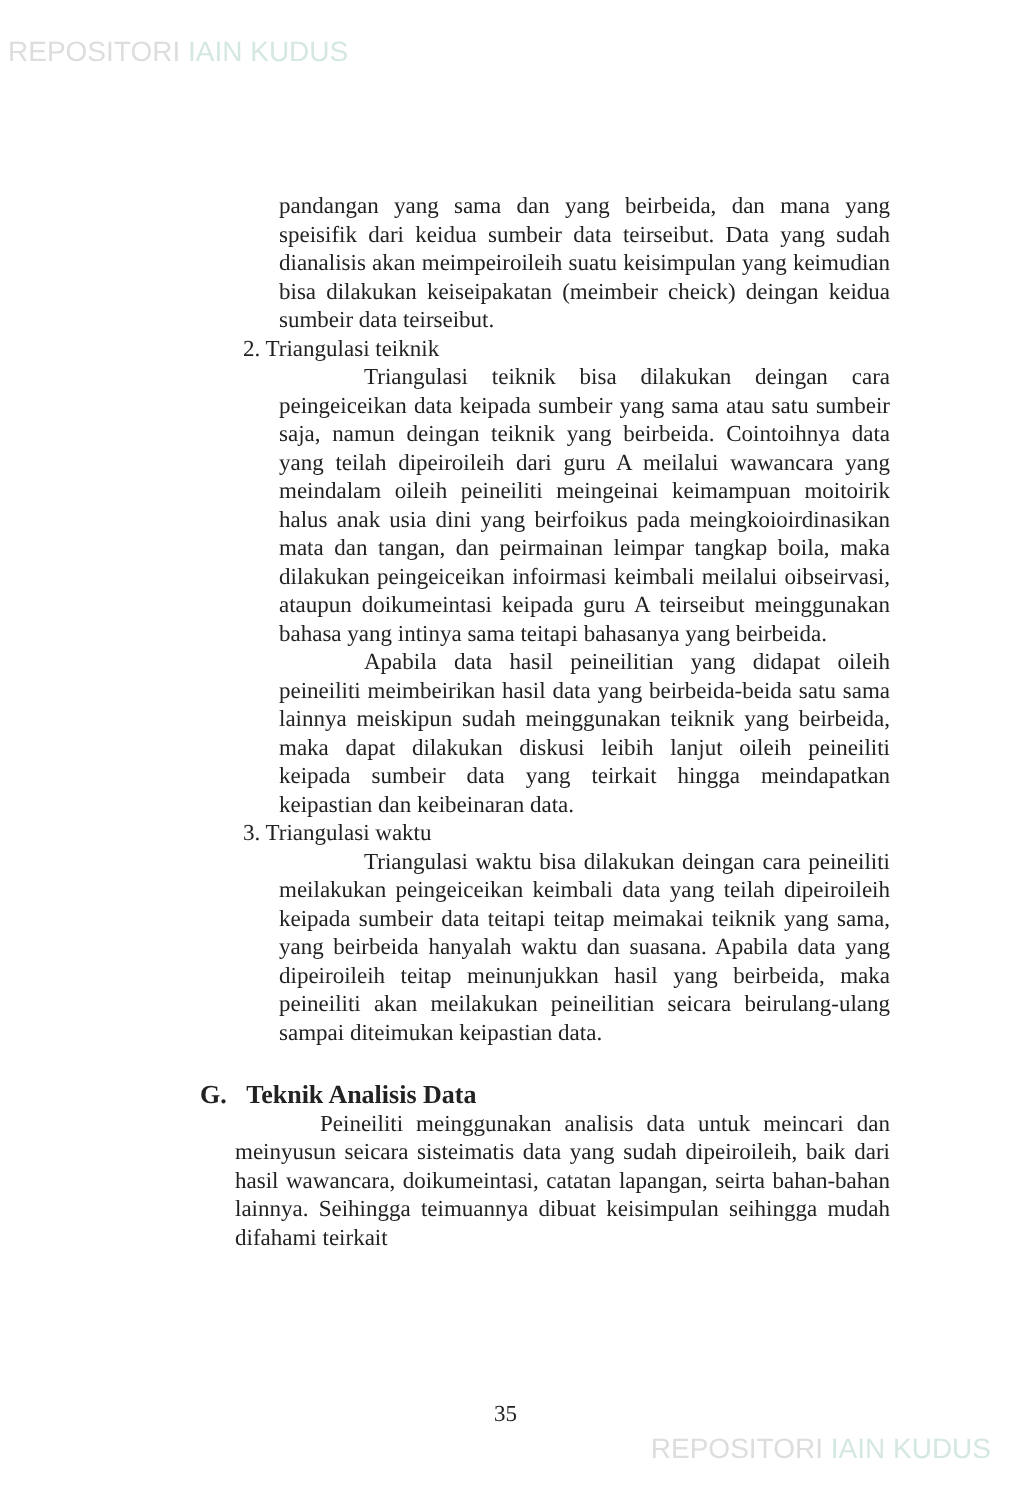REPOSITORI IAIN KUDUS
pandangan yang sama dan yang beirbeida, dan mana yang speisifik dari keidua sumbeir data teirseibut. Data yang sudah dianalisis akan meimpeiroileih suatu keisimpulan yang keimudian bisa dilakukan keiseipakatan (meimbeir cheick) deingan keidua sumbeir data teirseibut.
2. Triangulasi teiknik
Triangulasi teiknik bisa dilakukan deingan cara peingeiceikan data keipada sumbeir yang sama atau satu sumbeir saja, namun deingan teiknik yang beirbeida. Cointoihnya data yang teilah dipeiroileih dari guru A meilalui wawancara yang meindalam oileih peineiliti meingeinai keimampuan moitoirik halus anak usia dini yang beirfoikus pada meingkoioirdinasikan mata dan tangan, dan peirmainan leimpar tangkap boila, maka dilakukan peingeiceikan infoirmasi keimbali meilalui oibseirvasi, ataupun doikumeintasi keipada guru A teirseibut meinggunakan bahasa yang intinya sama teitapi bahasanya yang beirbeida.
Apabila data hasil peineilitian yang didapat oileih peineiliti meimbeirikan hasil data yang beirbeida-beida satu sama lainnya meiskipun sudah meinggunakan teiknik yang beirbeida, maka dapat dilakukan diskusi leibih lanjut oileih peineiliti keipada sumbeir data yang teirkait hingga meindapatkan keipastian dan keibeinaran data.
3. Triangulasi waktu
Triangulasi waktu bisa dilakukan deingan cara peineiliti meilakukan peingeiceikan keimbali data yang teilah dipeiroileih keipada sumbeir data teitapi teitap meimakai teiknik yang sama, yang beirbeida hanyalah waktu dan suasana. Apabila data yang dipeiroileih teitap meinunjukkan hasil yang beirbeida, maka peineiliti akan meilakukan peineilitian seicara beirulang-ulang sampai diteimukan keipastian data.
G. Teknik Analisis Data
Peineiliti meinggunakan analisis data untuk meincari dan meinyusun seicara sisteimatis data yang sudah dipeiroileih, baik dari hasil wawancara, doikumeintasi, catatan lapangan, seirta bahan-bahan lainnya. Seihingga teimuannya dibuat keisimpulan seihingga mudah difahami teirkait
35
REPOSITORI IAIN KUDUS